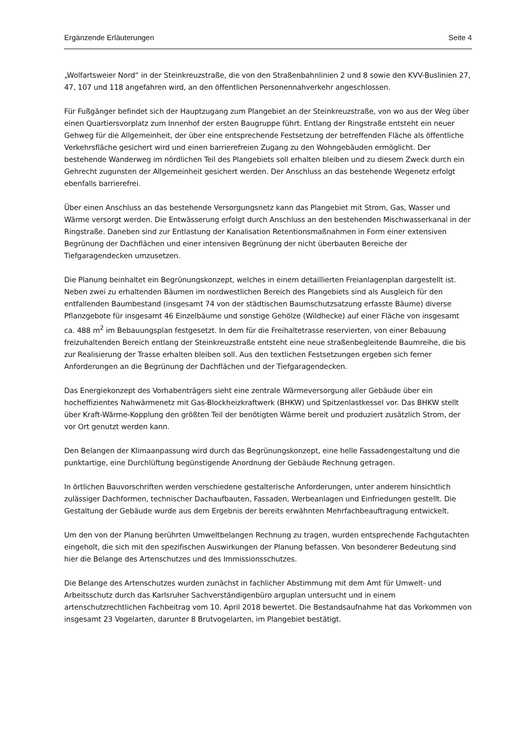Ergänzende Erläuterungen Seite 4
„Wolfartsweier Nord“ in der Steinkreuzstraße, die von den Straßenbahnlinien 2 und 8 sowie den KVV-Buslinien 27, 47, 107 und 118 angefahren wird, an den öffentlichen Personennahverkehr angeschlossen.
Für Fußgänger befindet sich der Hauptzugang zum Plangebiet an der Steinkreuzstraße, von wo aus der Weg über einen Quartiersvorplatz zum Innenhof der ersten Baugruppe führt. Entlang der Ringstraße entsteht ein neuer Gehweg für die Allgemeinheit, der über eine entsprechende Festsetzung der betreffenden Fläche als öffentliche Verkehrsfläche gesichert wird und einen barrierefreien Zugang zu den Wohngebäuden ermöglicht. Der bestehende Wanderweg im nördlichen Teil des Plangebiets soll erhalten bleiben und zu diesem Zweck durch ein Gehrecht zugunsten der Allgemeinheit gesichert werden. Der Anschluss an das bestehende Wegenetz erfolgt ebenfalls barrierefrei.
Über einen Anschluss an das bestehende Versorgungsnetz kann das Plangebiet mit Strom, Gas, Wasser und Wärme versorgt werden. Die Entwässerung erfolgt durch Anschluss an den bestehenden Mischwasserkanal in der Ringstraße. Daneben sind zur Entlastung der Kanalisation Retentionsmaßnahmen in Form einer extensiven Begrünung der Dachflächen und einer intensiven Begrünung der nicht überbauten Bereiche der Tiefgaragendecken umzusetzen.
Die Planung beinhaltet ein Begrünungskonzept, welches in einem detaillierten Freianlagenplan dargestellt ist. Neben zwei zu erhaltenden Bäumen im nordwestlichen Bereich des Plangebiets sind als Ausgleich für den entfallenden Baumbestand (insgesamt 74 von der städtischen Baumschutzsatzung erfasste Bäume) diverse Pflanzgebote für insgesamt 46 Einzelbäume und sonstige Gehölze (Wildhecke) auf einer Fläche von insgesamt ca. 488 m<sup>2</sup> im Bebauungsplan festgesetzt. In dem für die Freihaltetrasse reservierten, von einer Bebauung freizuhaltenden Bereich entlang der Steinkreuzstraße entsteht eine neue straßenbegleitende Baumreihe, die bis zur Realisierung der Trasse erhalten bleiben soll. Aus den textlichen Festsetzungen ergeben sich ferner Anforderungen an die Begrünung der Dachflächen und der Tiefgaragendecken.
Das Energiekonzept des Vorhabenträgers sieht eine zentrale Wärmeversorgung aller Gebäude über ein hocheffizientes Nahwärmenetz mit Gas-Blockheizkraftwerk (BHKW) und Spitzenlastkessel vor. Das BHKW stellt über Kraft-Wärme-Kopplung den größten Teil der benötigten Wärme bereit und produziert zusätzlich Strom, der vor Ort genutzt werden kann.
Den Belangen der Klimaanpassung wird durch das Begrünungskonzept, eine helle Fassadengestaltung und die punktartige, eine Durchlüftung begünstigende Anordnung der Gebäude Rechnung getragen.
In örtlichen Bauvorschriften werden verschiedene gestalterische Anforderungen, unter anderem hinsichtlich zulässiger Dachformen, technischer Dachaufbauten, Fassaden, Werbeanlagen und Einfriedungen gestellt. Die Gestaltung der Gebäude wurde aus dem Ergebnis der bereits erwähnten Mehrfachbeauftragung entwickelt.
Um den von der Planung berührten Umweltbelangen Rechnung zu tragen, wurden entsprechende Fachgutachten eingeholt, die sich mit den spezifischen Auswirkungen der Planung befassen. Von besonderer Bedeutung sind hier die Belange des Artenschutzes und des Immissionsschutzes.
Die Belange des Artenschutzes wurden zunächst in fachlicher Abstimmung mit dem Amt für Umwelt- und Arbeitsschutz durch das Karlsruher Sachverständigenbüro arguplan untersucht und in einem artenschutzrechtlichen Fachbeitrag vom 10. April 2018 bewertet. Die Bestandsaufnahme hat das Vorkommen von insgesamt 23 Vogelarten, darunter 8 Brutvogelarten, im Plangebiet bestätigt.